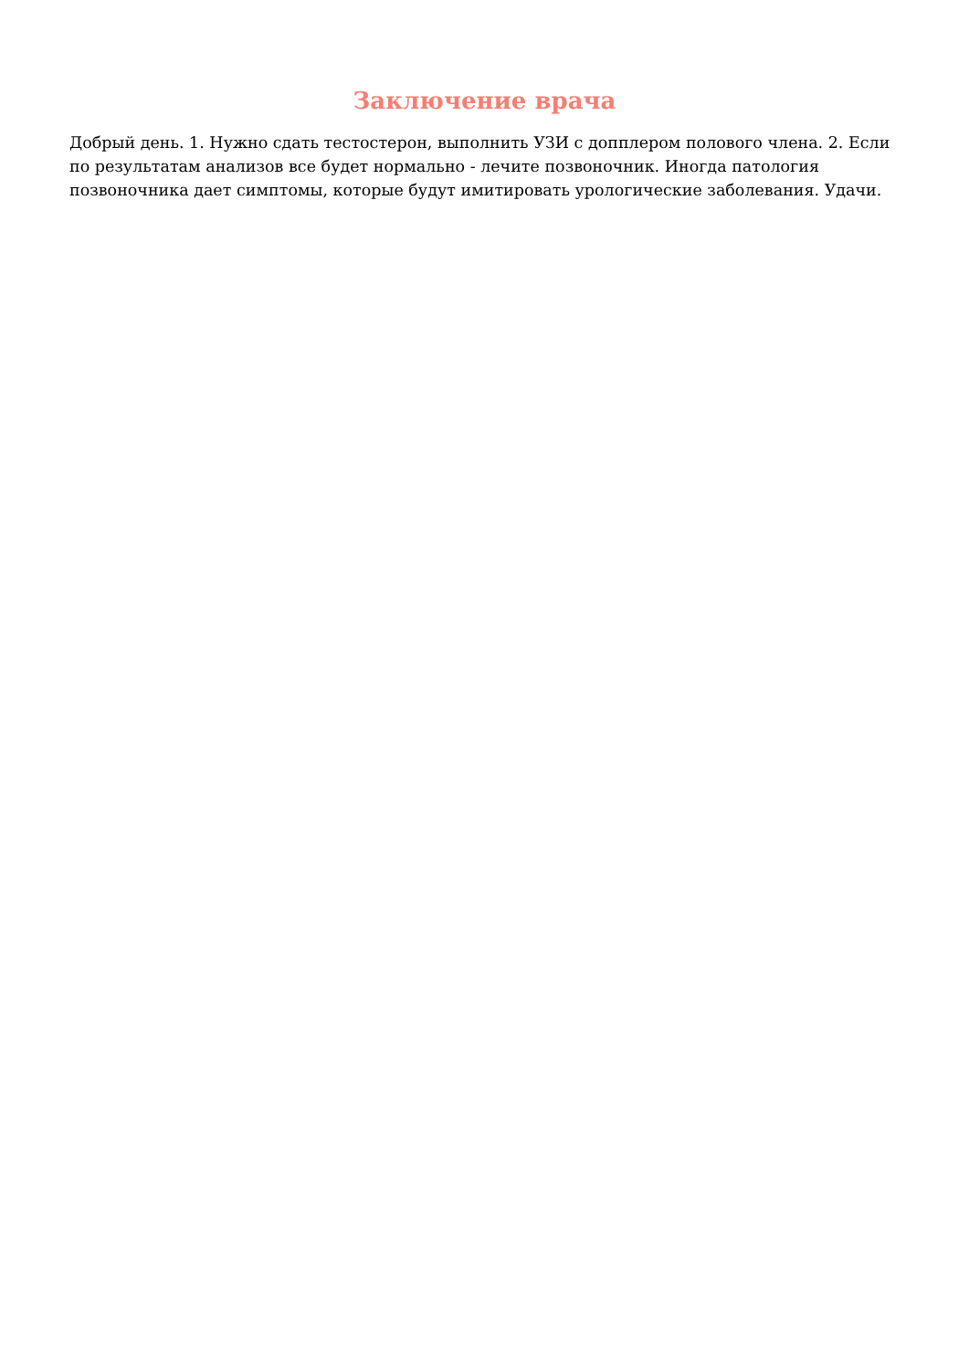Заключение врача
Добрый день. 1. Нужно сдать тестостерон, выполнить УЗИ с допплером полового члена. 2. Если по результатам анализов все будет нормально - лечите позвоночник. Иногда патология позвоночника дает симптомы, которые будут имитировать урологические заболевания. Удачи.